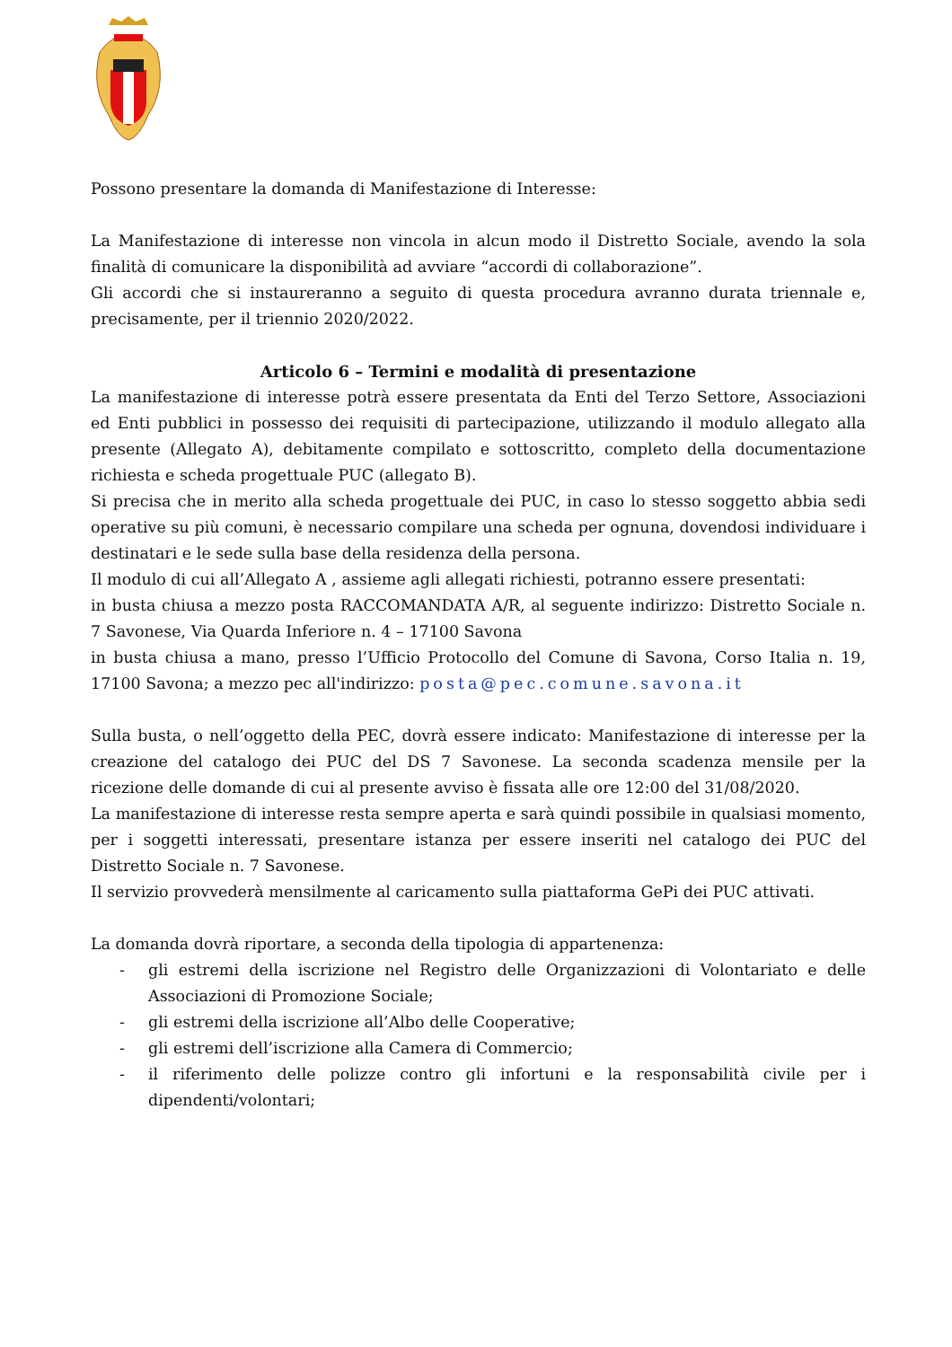Possono presentare la domanda di Manifestazione di Interesse:
La Manifestazione di interesse non vincola in alcun modo il Distretto Sociale, avendo la sola finalità di comunicare la disponibilità ad avviare “accordi di collaborazione”.
Gli accordi che si instaureranno a seguito di questa procedura avranno durata triennale e, precisamente, per il triennio 2020/2022.
Articolo 6 – Termini e modalità di presentazione
La manifestazione di interesse potrà essere presentata da Enti del Terzo Settore, Associazioni ed Enti pubblici in possesso dei requisiti di partecipazione, utilizzando il modulo allegato alla presente (Allegato A), debitamente compilato e sottoscritto, completo della documentazione richiesta e scheda progettuale PUC (allegato B).
Si precisa che in merito alla scheda progettuale dei PUC, in caso lo stesso soggetto abbia sedi operative su più comuni, è necessario compilare una scheda per ognuna, dovendosi individuare i destinatari e le sede sulla base della residenza della persona.
Il modulo di cui all’Allegato A , assieme agli allegati richiesti, potranno essere presentati:
in busta chiusa a mezzo posta RACCOMANDATA A/R, al seguente indirizzo: Distretto Sociale n. 7 Savonese, Via Quarda Inferiore n. 4 – 17100 Savona
in busta chiusa a mano, presso l’Ufficio Protocollo del Comune di Savona, Corso Italia n. 19, 17100 Savona; a mezzo pec all'indirizzo: posta@pec.comune.savona.it
Sulla busta, o nell’oggetto della PEC, dovrà essere indicato: Manifestazione di interesse per la creazione del catalogo dei PUC del DS 7 Savonese. La seconda scadenza mensile per la ricezione delle domande di cui al presente avviso è fissata alle ore 12:00 del 31/08/2020.
La manifestazione di interesse resta sempre aperta e sarà quindi possibile in qualsiasi momento, per i soggetti interessati, presentare istanza per essere inseriti nel catalogo dei PUC del Distretto Sociale n. 7 Savonese.
Il servizio provvederà mensilmente al caricamento sulla piattaforma GePi dei PUC attivati.
La domanda dovrà riportare, a seconda della tipologia di appartenenza:
- gli estremi della iscrizione nel Registro delle Organizzazioni di Volontariato e delle Associazioni di Promozione Sociale;
- gli estremi della iscrizione all’Albo delle Cooperative;
- gli estremi dell’iscrizione alla Camera di Commercio;
- il riferimento delle polizze contro gli infortuni e la responsabilità civile per i dipendenti/volontari;